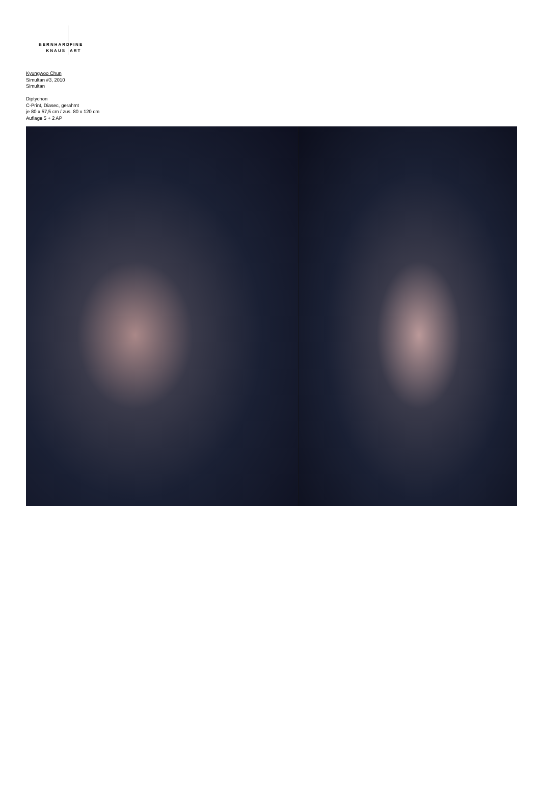BERNHARD
KNAUS
FINE
ART
Kyungwoo Chun
Simultan #3, 2010
Simultan
Diptychon
C-Print, Diasec, gerahmt
je 80 x 57,5 cm / zus. 80 x 120 cm
Auflage 5 + 2 AP